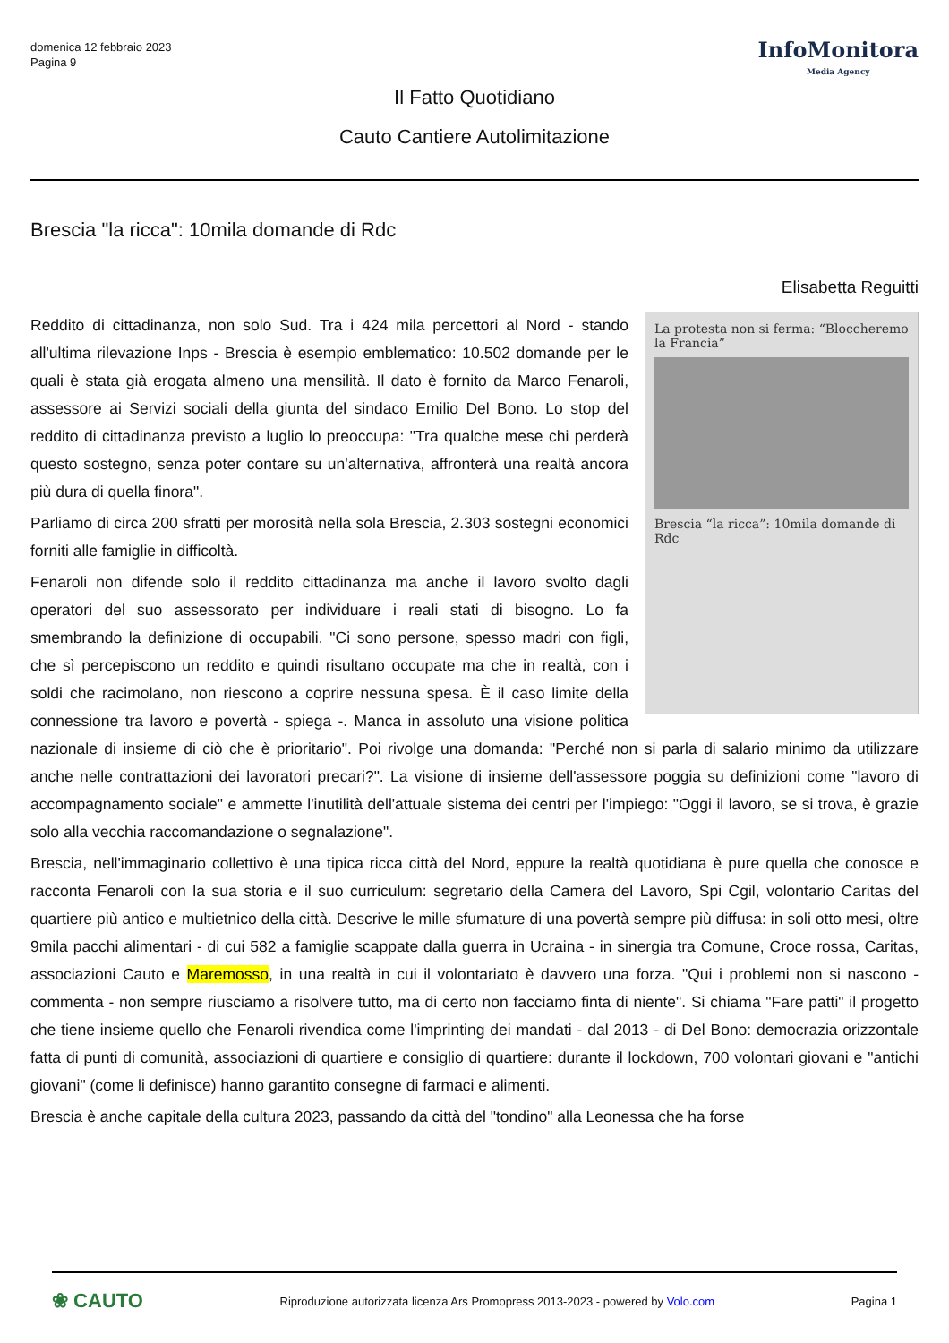domenica 12 febbraio 2023
Pagina 9
InfoMonitora
Media Agency
Il Fatto Quotidiano
Cauto Cantiere Autolimitazione
Brescia "la ricca": 10mila domande di Rdc
Elisabetta Reguitti
La protesta non si ferma: “Bloccheremo la Francia”
Brescia “la ricca”: 10mila domande di Rdc
Reddito di cittadinanza, non solo Sud. Tra i 424 mila percettori al Nord - stando all'ultima rilevazione Inps - Brescia è esempio emblematico: 10.502 domande per le quali è stata già erogata almeno una mensilità. Il dato è fornito da Marco Fenaroli, assessore ai Servizi sociali della giunta del sindaco Emilio Del Bono. Lo stop del reddito di cittadinanza previsto a luglio lo preoccupa: "Tra qualche mese chi perderà questo sostegno, senza poter contare su un'alternativa, affronterà una realtà ancora più dura di quella finora".
Parliamo di circa 200 sfratti per morosità nella sola Brescia, 2.303 sostegni economici forniti alle famiglie in difficoltà.
Fenaroli non difende solo il reddito cittadinanza ma anche il lavoro svolto dagli operatori del suo assessorato per individuare i reali stati di bisogno. Lo fa smembrando la definizione di occupabili. "Ci sono persone, spesso madri con figli, che sì percepiscono un reddito e quindi risultano occupate ma che in realtà, con i soldi che racimolano, non riescono a coprire nessuna spesa. È il caso limite della connessione tra lavoro e povertà - spiega -. Manca in assoluto una visione politica nazionale di insieme di ciò che è prioritario". Poi rivolge una domanda: "Perché non si parla di salario minimo da utilizzare anche nelle contrattazioni dei lavoratori precari?". La visione di insieme dell'assessore poggia su definizioni come "lavoro di accompagnamento sociale" e ammette l'inutilità dell'attuale sistema dei centri per l'impiego: "Oggi il lavoro, se si trova, è grazie solo alla vecchia raccomandazione o segnalazione".
Brescia, nell'immaginario collettivo è una tipica ricca città del Nord, eppure la realtà quotidiana è pure quella che conosce e racconta Fenaroli con la sua storia e il suo curriculum: segretario della Camera del Lavoro, Spi Cgil, volontario Caritas del quartiere più antico e multietnico della città. Descrive le mille sfumature di una povertà sempre più diffusa: in soli otto mesi, oltre 9mila pacchi alimentari - di cui 582 a famiglie scappate dalla guerra in Ucraina - in sinergia tra Comune, Croce rossa, Caritas, associazioni Cauto e Maremosso, in una realtà in cui il volontariato è davvero una forza. "Qui i problemi non si nascono - commenta - non sempre riusciamo a risolvere tutto, ma di certo non facciamo finta di niente". Si chiama "Fare patti" il progetto che tiene insieme quello che Fenaroli rivendica come l'imprinting dei mandati - dal 2013 - di Del Bono: democrazia orizzontale fatta di punti di comunità, associazioni di quartiere e consiglio di quartiere: durante il lockdown, 700 volontari giovani e "antichi giovani" (come li definisce) hanno garantito consegne di farmaci e alimenti.
Brescia è anche capitale della cultura 2023, passando da città del "tondino" alla Leonessa che ha forse
❀ CAUTO
Riproduzione autorizzata licenza Ars Promopress 2013-2023 - powered by Volo.com
Pagina 1